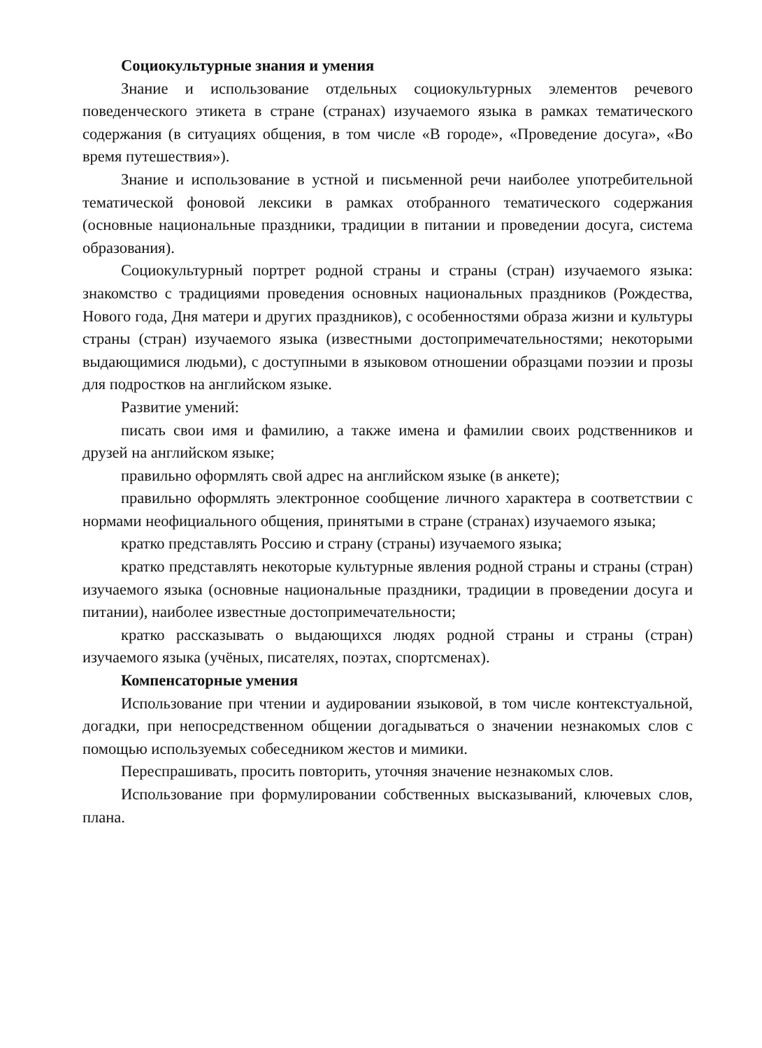Социокультурные знания и умения
Знание и использование отдельных социокультурных элементов речевого поведенческого этикета в стране (странах) изучаемого языка в рамках тематического содержания (в ситуациях общения, в том числе «В городе», «Проведение досуга», «Во время путешествия»).
Знание и использование в устной и письменной речи наиболее употребительной тематической фоновой лексики в рамках отобранного тематического содержания (основные национальные праздники, традиции в питании и проведении досуга, система образования).
Социокультурный портрет родной страны и страны (стран) изучаемого языка: знакомство с традициями проведения основных национальных праздников (Рождества, Нового года, Дня матери и других праздников), с особенностями образа жизни и культуры страны (стран) изучаемого языка (известными достопримечательностями; некоторыми выдающимися людьми), с доступными в языковом отношении образцами поэзии и прозы для подростков на английском языке.
Развитие умений:
писать свои имя и фамилию, а также имена и фамилии своих родственников и друзей на английском языке;
правильно оформлять свой адрес на английском языке (в анкете);
правильно оформлять электронное сообщение личного характера в соответствии с нормами неофициального общения, принятыми в стране (странах) изучаемого языка;
кратко представлять Россию и страну (страны) изучаемого языка;
кратко представлять некоторые культурные явления родной страны и страны (стран) изучаемого языка (основные национальные праздники, традиции в проведении досуга и питании), наиболее известные достопримечательности;
кратко рассказывать о выдающихся людях родной страны и страны (стран) изучаемого языка (учёных, писателях, поэтах, спортсменах).
Компенсаторные умения
Использование при чтении и аудировании языковой, в том числе контекстуальной, догадки, при непосредственном общении догадываться о значении незнакомых слов с помощью используемых собеседником жестов и мимики.
Переспрашивать, просить повторить, уточняя значение незнакомых слов.
Использование при формулировании собственных высказываний, ключевых слов, плана.